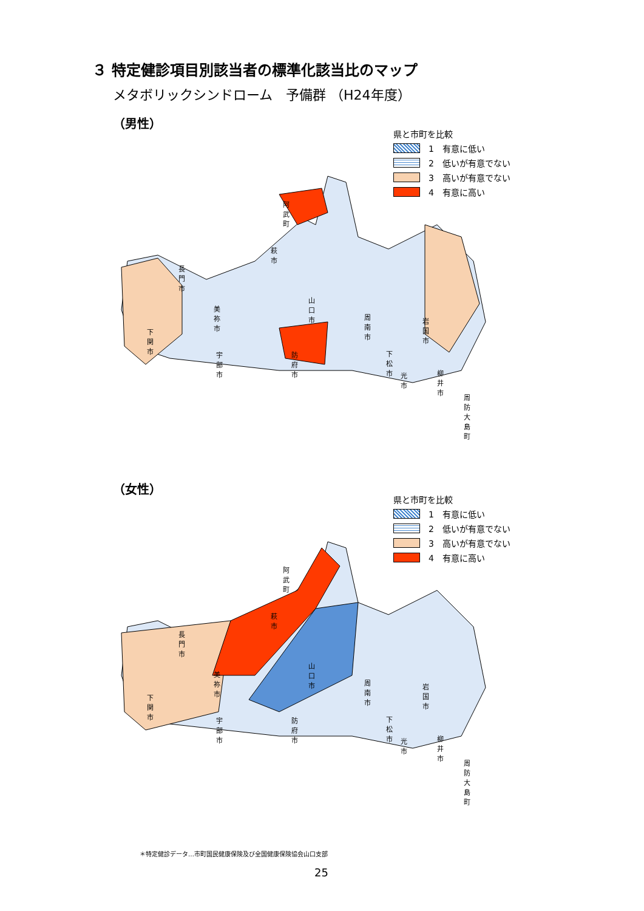３ 特定健診項目別該当者の標準化該当比のマップ
メタボリックシンドローム　予備群 （H24年度）
（男性）
県と市町を比較
1　有意に低い
2　低いが有意でない
3　高いが有意でない
4　有意に高い
阿武町
萩市
長門市
山口市
美祢市
周南市 岩国市
下関市
宇部市 防府市 下松市
光市 柳井市
周防大島町
（女性）
県と市町を比較
1　有意に低い
2　低いが有意でない
3　高いが有意でない
4　有意に高い
阿武町
萩市
長門市
山口市
美祢市
周南市 岩国市
下関市
宇部市 防府市 下松市
光市 柳井市
周防大島町
＊特定健診データ…市町国民健康保険及び全国健康保険協会山口支部
25